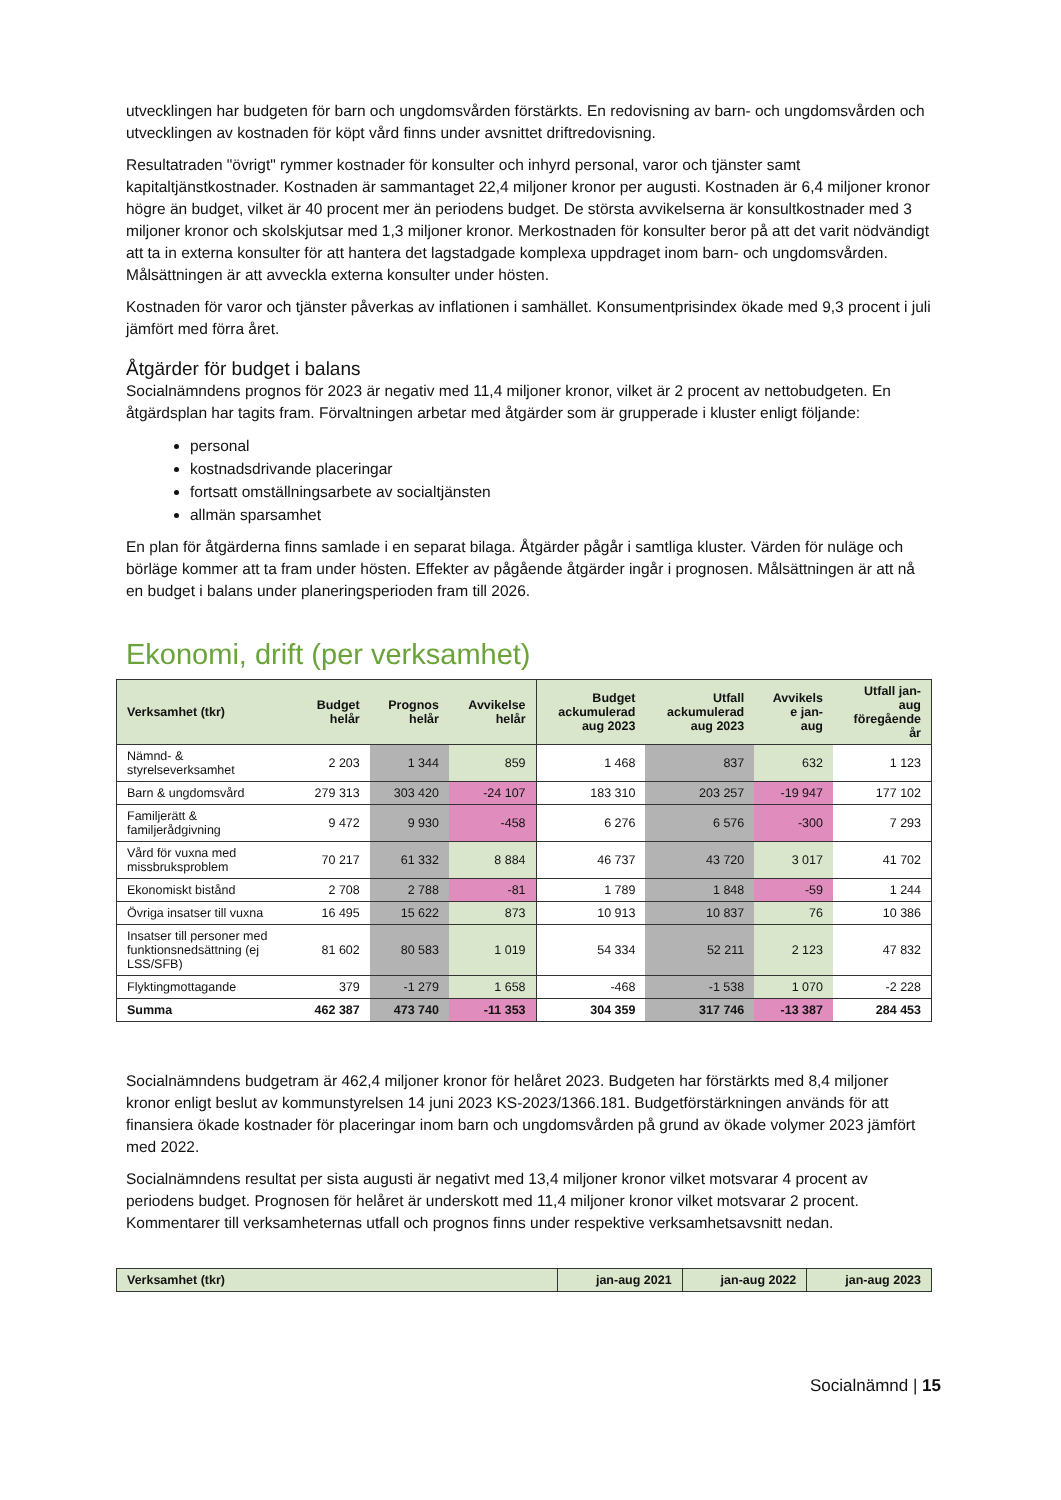utvecklingen har budgeten för barn och ungdomsvården förstärkts. En redovisning av barn- och ungdomsvården och utvecklingen av kostnaden för köpt vård finns under avsnittet driftredovisning.
Resultatraden "övrigt" rymmer kostnader för konsulter och inhyrd personal, varor och tjänster samt kapitaltjänstkostnader. Kostnaden är sammantaget 22,4 miljoner kronor per augusti. Kostnaden är 6,4 miljoner kronor högre än budget, vilket är 40 procent mer än periodens budget. De största avvikelserna är konsultkostnader med 3 miljoner kronor och skolskjutsar med 1,3 miljoner kronor. Merkostnaden för konsulter beror på att det varit nödvändigt att ta in externa konsulter för att hantera det lagstadgade komplexa uppdraget inom barn- och ungdomsvården. Målsättningen är att avveckla externa konsulter under hösten.
Kostnaden för varor och tjänster påverkas av inflationen i samhället. Konsumentprisindex ökade med 9,3 procent i juli jämfört med förra året.
Åtgärder för budget i balans
Socialnämndens prognos för 2023 är negativ med 11,4 miljoner kronor, vilket är 2 procent av nettobudgeten. En åtgärdsplan har tagits fram. Förvaltningen arbetar med åtgärder som är grupperade i kluster enligt följande:
personal
kostnadsdrivande placeringar
fortsatt omställningsarbete av socialtjänsten
allmän sparsamhet
En plan för åtgärderna finns samlade i en separat bilaga. Åtgärder pågår i samtliga kluster. Värden för nuläge och börläge kommer att ta fram under hösten. Effekter av pågående åtgärder ingår i prognosen. Målsättningen är att nå en budget i balans under planeringsperioden fram till 2026.
Ekonomi, drift (per verksamhet)
| Verksamhet (tkr) | Budget helår | Prognos helår | Avvikelse helår | Budget ackumulerad aug 2023 | Utfall ackumulerad aug 2023 | Avvikels e jan- aug | Utfall jan- aug föregående år |
| --- | --- | --- | --- | --- | --- | --- | --- |
| Nämnd- & styrelseverksamhet | 2 203 | 1 344 | 859 | 1 468 | 837 | 632 | 1 123 |
| Barn & ungdomsvård | 279 313 | 303 420 | -24 107 | 183 310 | 203 257 | -19 947 | 177 102 |
| Familjerätt & familjerådgivning | 9 472 | 9 930 | -458 | 6 276 | 6 576 | -300 | 7 293 |
| Vård för vuxna med missbruksproblem | 70 217 | 61 332 | 8 884 | 46 737 | 43 720 | 3 017 | 41 702 |
| Ekonomiskt bistånd | 2 708 | 2 788 | -81 | 1 789 | 1 848 | -59 | 1 244 |
| Övriga insatser till vuxna | 16 495 | 15 622 | 873 | 10 913 | 10 837 | 76 | 10 386 |
| Insatser till personer med funktionsnedsättning (ej LSS/SFB) | 81 602 | 80 583 | 1 019 | 54 334 | 52 211 | 2 123 | 47 832 |
| Flyktingmottagande | 379 | -1 279 | 1 658 | -468 | -1 538 | 1 070 | -2 228 |
| Summa | 462 387 | 473 740 | -11 353 | 304 359 | 317 746 | -13 387 | 284 453 |
Socialnämndens budgetram är 462,4 miljoner kronor för helåret 2023. Budgeten har förstärkts med 8,4 miljoner kronor enligt beslut av kommunstyrelsen 14 juni 2023 KS-2023/1366.181. Budgetförstärkningen används för att finansiera ökade kostnader för placeringar inom barn och ungdomsvården på grund av ökade volymer 2023 jämfört med 2022.
Socialnämndens resultat per sista augusti är negativt med 13,4 miljoner kronor vilket motsvarar 4 procent av periodens budget. Prognosen för helåret är underskott med 11,4 miljoner kronor vilket motsvarar 2 procent. Kommentarer till verksamheternas utfall och prognos finns under respektive verksamhetsavsnitt nedan.
| Verksamhet (tkr) | jan-aug 2021 | jan-aug 2022 | jan-aug 2023 |
| --- | --- | --- | --- |
Socialnämnd | 15